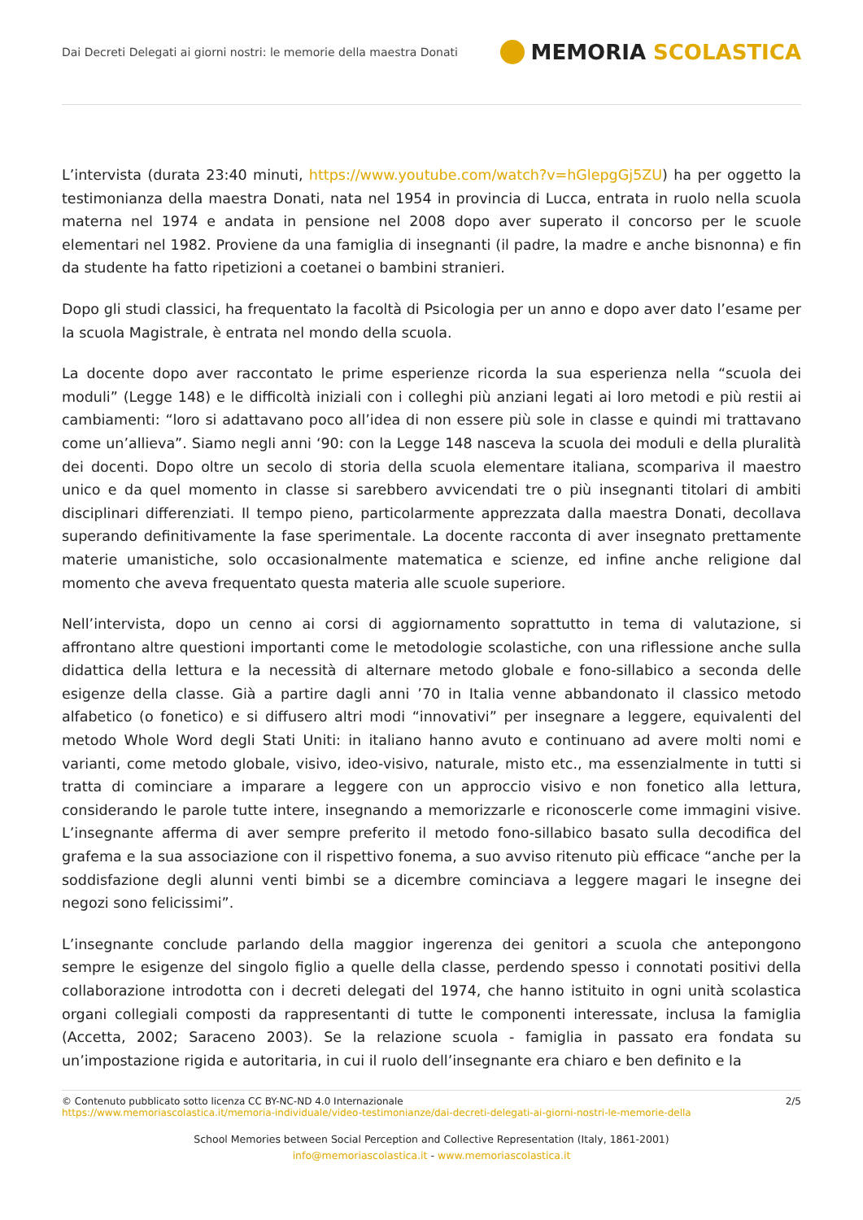Dai Decreti Delegati ai giorni nostri: le memorie della maestra Donati
MEMORIA SCOLASTICA
L’intervista (durata 23:40 minuti, https://www.youtube.com/watch?v=hGlepgGj5ZU) ha per oggetto la testimonianza della maestra Donati, nata nel 1954 in provincia di Lucca, entrata in ruolo nella scuola materna nel 1974 e andata in pensione nel 2008 dopo aver superato il concorso per le scuole elementari nel 1982. Proviene da una famiglia di insegnanti (il padre, la madre e anche bisnonna) e fin da studente ha fatto ripetizioni a coetanei o bambini stranieri.
Dopo gli studi classici, ha frequentato la facoltà di Psicologia per un anno e dopo aver dato l’esame per la scuola Magistrale, è entrata nel mondo della scuola.
La docente dopo aver raccontato le prime esperienze ricorda la sua esperienza nella “scuola dei moduli” (Legge 148) e le difficoltà iniziali con i colleghi più anziani legati ai loro metodi e più restii ai cambiamenti: “loro si adattavano poco all’idea di non essere più sole in classe e quindi mi trattavano come un’allieva”. Siamo negli anni ‘90: con la Legge 148 nasceva la scuola dei moduli e della pluralità dei docenti. Dopo oltre un secolo di storia della scuola elementare italiana, scompariva il maestro unico e da quel momento in classe si sarebbero avvicendati tre o più insegnanti titolari di ambiti disciplinari differenziati. Il tempo pieno, particolarmente apprezzata dalla maestra Donati, decollava superando definitivamente la fase sperimentale. La docente racconta di aver insegnato prettamente materie umanistiche, solo occasionalmente matematica e scienze, ed infine anche religione dal momento che aveva frequentato questa materia alle scuole superiore.
Nell’intervista, dopo un cenno ai corsi di aggiornamento soprattutto in tema di valutazione, si affrontano altre questioni importanti come le metodologie scolastiche, con una riflessione anche sulla didattica della lettura e la necessità di alternare metodo globale e fono-sillabico a seconda delle esigenze della classe. Già a partire dagli anni ’70 in Italia venne abbandonato il classico metodo alfabetico (o fonetico) e si diffusero altri modi “innovativi” per insegnare a leggere, equivalenti del metodo Whole Word degli Stati Uniti: in italiano hanno avuto e continuano ad avere molti nomi e varianti, come metodo globale, visivo, ideo-visivo, naturale, misto etc., ma essenzialmente in tutti si tratta di cominciare a imparare a leggere con un approccio visivo e non fonetico alla lettura, considerando le parole tutte intere, insegnando a memorizzarle e riconoscerle come immagini visive. L’insegnante afferma di aver sempre preferito il metodo fono-sillabico basato sulla decodifica del grafema e la sua associazione con il rispettivo fonema, a suo avviso ritenuto più efficace “anche per la soddisfazione degli alunni venti bimbi se a dicembre cominciava a leggere magari le insegne dei negozi sono felicissimi”.
L’insegnante conclude parlando della maggior ingerenza dei genitori a scuola che antepongono sempre le esigenze del singolo figlio a quelle della classe, perdendo spesso i connotati positivi della collaborazione introdotta con i decreti delegati del 1974, che hanno istituito in ogni unità scolastica organi collegiali composti da rappresentanti di tutte le componenti interessate, inclusa la famiglia (Accetta, 2002; Saraceno 2003). Se la relazione scuola - famiglia in passato era fondata su un’impostazione rigida e autoritaria, in cui il ruolo dell’insegnante era chiaro e ben definito e la
© Contenuto pubblicato sotto licenza CC BY-NC-ND 4.0 Internazionale
https://www.memoriascolastica.it/memoria-individuale/video-testimonianze/dai-decreti-delegati-ai-giorni-nostri-le-memorie-della
2/5
School Memories between Social Perception and Collective Representation (Italy, 1861-2001)
info@memoriascolastica.it - www.memoriascolastica.it